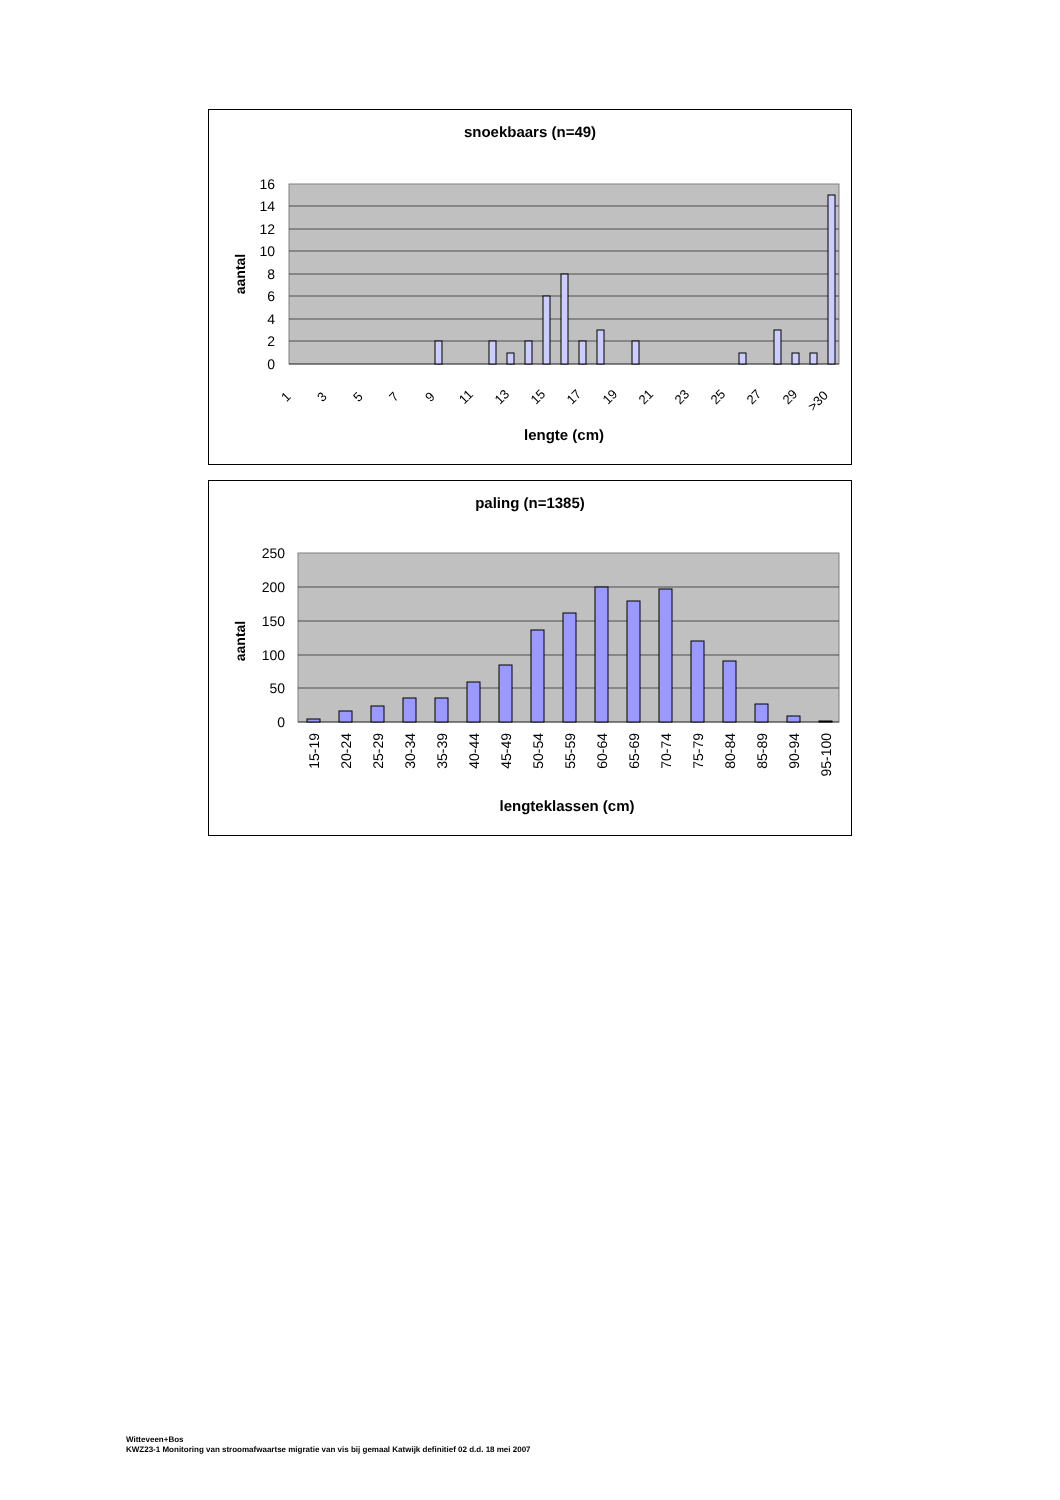snoekbaars (n=49)
16
14
12
10
8
6
4
2
0
aantal
1
3
5
7
9
11
13
15
17
19
21
23
25
27
29
>30
lengte (cm)
paling (n=1385)
250
200
150
100
50
0
aantal
15-19
20-24
25-29
30-34
35-39
40-44
45-49
50-54
55-59
60-64
65-69
70-74
75-79
80-84
85-89
90-94
95-100
lengteklassen (cm)
Witteveen+Bos
KWZ23-1 Monitoring van stroomafwaartse migratie van vis bij gemaal Katwijk definitief 02 d.d. 18 mei 2007